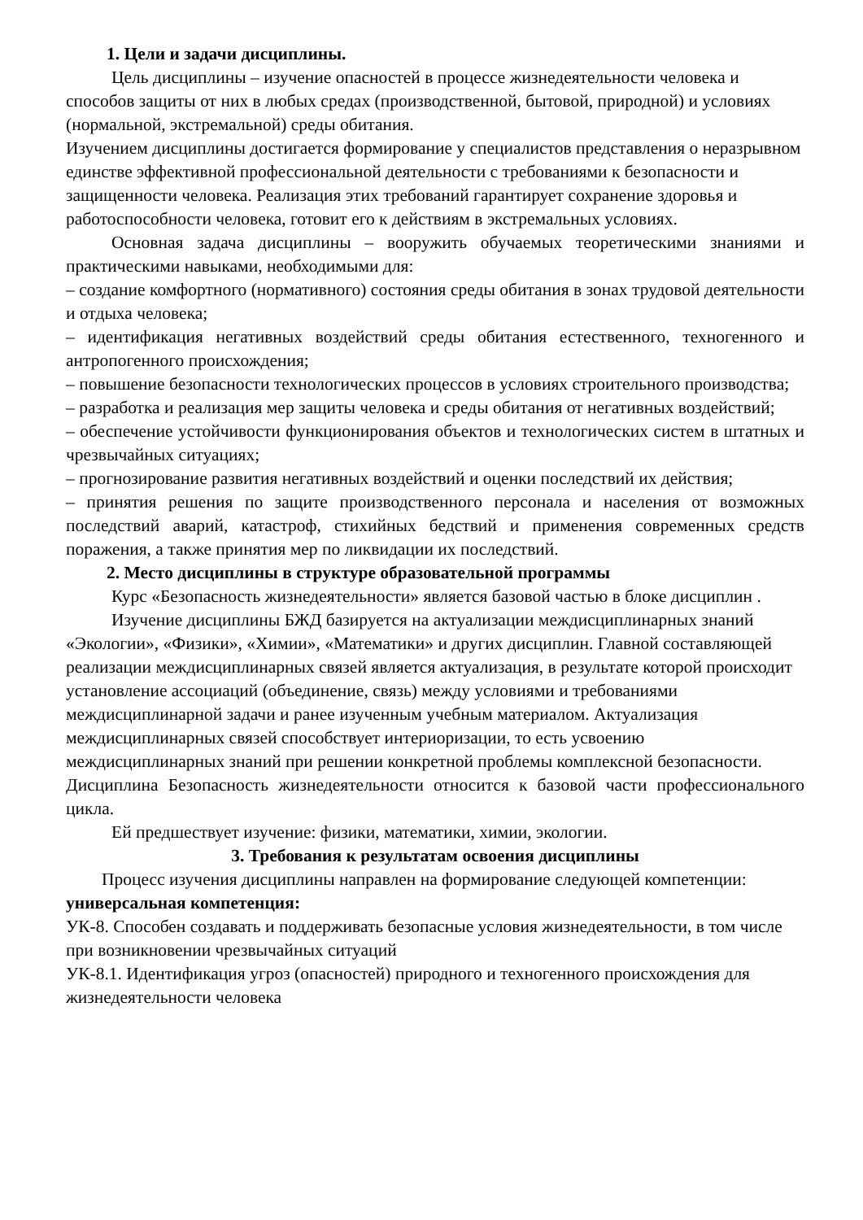1. Цели и задачи дисциплины.
Цель дисциплины – изучение опасностей в процессе жизнедеятельности человека и способов защиты от них в любых средах (производственной, бытовой, природной) и условиях (нормальной, экстремальной) среды обитания.
Изучением дисциплины достигается формирование у специалистов представления о неразрывном единстве эффективной профессиональной деятельности с требованиями к безопасности и защищенности человека. Реализация этих требований гарантирует сохранение здоровья и работоспособности человека, готовит его к действиям в экстремальных условиях.
Основная задача дисциплины – вооружить обучаемых теоретическими знаниями и практическими навыками, необходимыми для:
– создание комфортного (нормативного) состояния среды обитания в зонах трудовой деятельности и отдыха человека;
– идентификация негативных воздействий среды обитания естественного, техногенного и антропогенного происхождения;
– повышение безопасности технологических процессов в условиях строительного производства;
– разработка и реализация мер защиты человека и среды обитания от негативных воздействий;
– обеспечение устойчивости функционирования объектов и технологических систем в штатных и чрезвычайных ситуациях;
– прогнозирование развития негативных воздействий и оценки последствий их действия;
– принятия решения по защите производственного персонала и населения от возможных последствий аварий, катастроф, стихийных бедствий и применения современных средств поражения, а также принятия мер по ликвидации их последствий.
2. Место дисциплины в структуре образовательной программы
Курс «Безопасность жизнедеятельности» является базовой частью в блоке дисциплин .
Изучение дисциплины БЖД базируется на актуализации междисциплинарных знаний «Экологии», «Физики», «Химии», «Математики» и других дисциплин. Главной составляющей реализации междисциплинарных связей является актуализация, в результате которой происходит установление ассоциаций (объединение, связь) между условиями и требованиями междисциплинарной задачи и ранее изученным учебным материалом. Актуализация междисциплинарных связей способствует интериоризации, то есть усвоению междисциплинарных знаний при решении конкретной проблемы комплексной безопасности.
Дисциплина Безопасность жизнедеятельности относится к базовой части профессионального цикла.
Ей предшествует изучение: физики, математики, химии, экологии.
3. Требования к результатам освоения дисциплины
Процесс изучения дисциплины направлен на формирование следующей компетенции: универсальная компетенция:
УК-8. Способен создавать и поддерживать безопасные условия жизнедеятельности, в том числе при возникновении чрезвычайных ситуаций
УК-8.1. Идентификация угроз (опасностей) природного и техногенного происхождения для жизнедеятельности человека